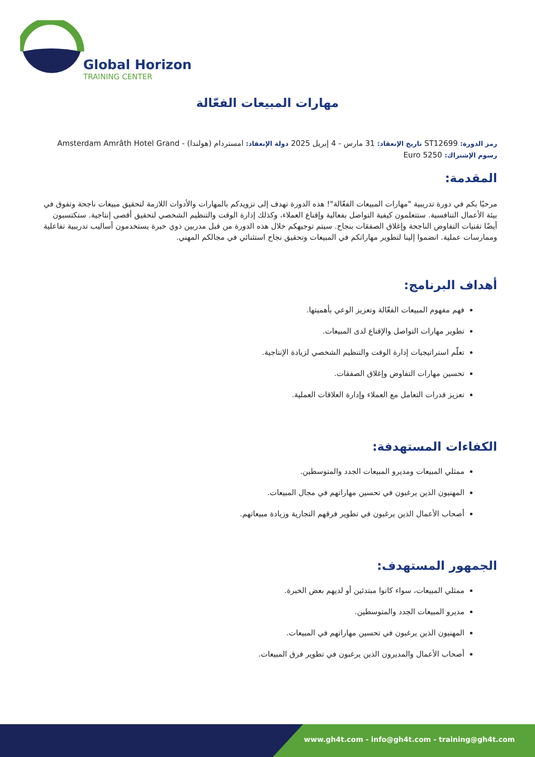Global Horizon
TRAINING CENTER
مهارات المبيعات الفعّالة
رمز الدورة: ST12699 تاريخ الإنعقاد: 31 مارس - 4 إبريل 2025 دولة الإنعقاد: امستردام (هولندا) - Amsterdam Amrâth Hotel Grand
رسوم الإشتراك: 5250 Euro
المقدمة:
مرحبًا بكم في دورة تدريبية "مهارات المبيعات الفعّالة"! هذه الدورة تهدف إلى تزويدكم بالمهارات والأدوات اللازمة لتحقيق مبيعات ناجحة وتفوق في بيئة الأعمال التنافسية. ستتعلمون كيفية التواصل بفعالية وإقناع العملاء، وكذلك إدارة الوقت والتنظيم الشخصي لتحقيق أقصى إنتاجية. ستكتسبون أيضًا تقنيات التفاوض الناجحة وإغلاق الصفقات بنجاح. سيتم توجيهكم خلال هذه الدورة من قبل مدربين ذوي خبرة يستخدمون أساليب تدريبية تفاعلية وممارسات عملية. انضموا إلينا لتطوير مهاراتكم في المبيعات وتحقيق نجاح استثنائي في مجالكم المهني.
أهداف البرنامج:
فهم مفهوم المبيعات الفعّالة وتعزيز الوعي بأهميتها.
تطوير مهارات التواصل والإقناع لدى المبيعات.
تعلّم استراتيجيات إدارة الوقت والتنظيم الشخصي لزيادة الإنتاجية.
تحسين مهارات التفاوض وإغلاق الصفقات.
تعزيز قدرات التعامل مع العملاء وإدارة العلاقات العملية.
الكفاءات المستهدفة:
ممثلي المبيعات ومديرو المبيعات الجدد والمتوسطين.
المهنيون الذين يرغبون في تحسين مهاراتهم في مجال المبيعات.
أصحاب الأعمال الذين يرغبون في تطوير فرقهم التجارية وزيادة مبيعاتهم.
الجمهور المستهدف:
ممثلي المبيعات، سواء كانوا مبتدئين أو لديهم بعض الخبرة.
مديرو المبيعات الجدد والمتوسطين.
المهنيون الذين يرغبون في تحسين مهاراتهم في المبيعات.
أصحاب الأعمال والمديرون الذين يرغبون في تطوير فرق المبيعات.
www.gh4t.com - info@gh4t.com - training@gh4t.com